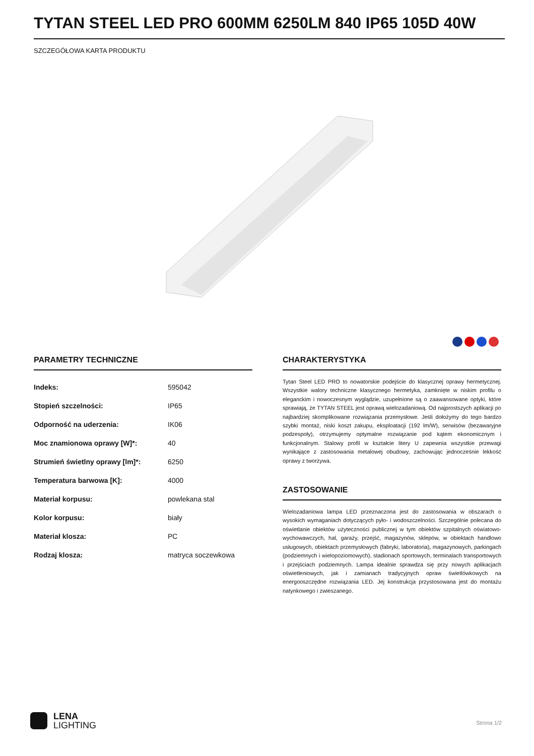TYTAN STEEL LED PRO 600MM 6250LM 840 IP65 105D 40W
SZCZEGÓŁOWA KARTA PRODUKTU
PARAMETRY TECHNICZNE
| Indeks: | 595042 |
| Stopień szczelności: | IP65 |
| Odporność na uderzenia: | IK06 |
| Moc znamionowa oprawy [W]*: | 40 |
| Strumień świetlny oprawy [lm]*: | 6250 |
| Temperatura barwowa [K]: | 4000 |
| Materiał korpusu: | powlekana stal |
| Kolor korpusu: | biały |
| Materiał klosza: | PC |
| Rodzaj klosza: | matryca soczewkowa |
CHARAKTERYSTYKA
Tytan Steel LED PRO to nowatorskie podejście do klasycznej oprawy hermetycznej. Wszystkie walory techniczne klasycznego hermetyka, zamknięte w niskim profilu o eleganckim i nowoczesnym wyglądzie, uzupełnione są o zaawansowane optyki, które sprawiają, że TYTAN STEEL jest oprawą wielozadaniową. Od najprostszych aplikacji po najbardziej skomplikowane rozwiązania przemysłowe. Jeśli dołożymy do tego bardzo szybki montaż, niski koszt zakupu, eksploatacji (192 lm/W), serwisów (bezawaryjne podzespoły), otrzymujemy optymalne rozwiązanie pod kątem ekonomicznym i funkcjonalnym. Stalowy profil w kształcie litery U zapewnia wszystkie przewagi wynikające z zastosowania metalowej obudowy, zachowując jednocześnie lekkość oprawy z tworzywa.
ZASTOSOWANIE
Wielozadaniowa lampa LED przeznaczona jest do zastosowania w obszarach o wysokich wymaganiach dotyczących pyło- i wodoszczelności. Szczególnie polecana do oświetlanie obiektów użyteczności publicznej w tym obiektów szpitalnych oświatowo-wychowawczych, hal, garaży, przejść, magazynów, sklepów, w obiektach handlowo usługowych, obiektach przemysłowych (fabryki, laboratoria), magazynowych, parkingach (podziemnych i wielopoziomowych), stadionach sportowych, terminalach transportowych i przejściach podziemnych. Lampa idealnie sprawdza się przy nowych aplikacjach oświetleniowych, jak i zamianach tradycyjnych opraw świetlówkowych na energooszczędne rozwiązania LED. Jej konstrukcja przystosowana jest do montażu natynkowego i zwieszanego.
LENA
LIGHTING
Strona 1/2